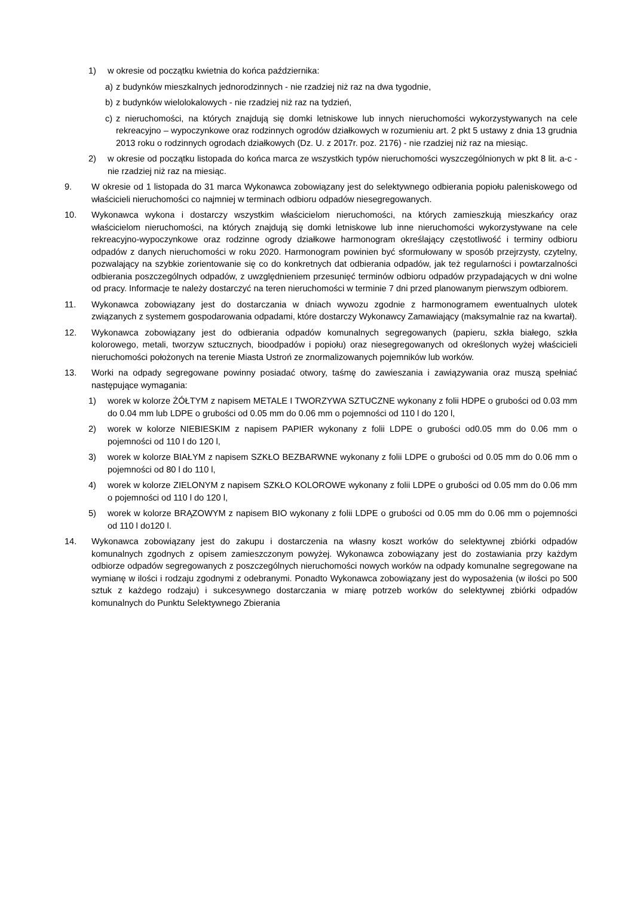1) w okresie od początku kwietnia do końca października:
a) z budynków mieszkalnych jednorodzinnych - nie rzadziej niż raz na dwa tygodnie,
b) z budynków wielolokalowych - nie rzadziej niż raz na tydzień,
c) z nieruchomości, na których znajdują się domki letniskowe lub innych nieruchomości wykorzystywanych na cele rekreacyjno – wypoczynkowe oraz rodzinnych ogrodów działkowych w rozumieniu art. 2 pkt 5 ustawy z dnia 13 grudnia 2013 roku o rodzinnych ogrodach działkowych (Dz. U. z 2017r. poz. 2176) - nie rzadziej niż raz na miesiąc.
2) w okresie od początku listopada do końca marca ze wszystkich typów nieruchomości wyszczególnionych w pkt 8 lit. a-c - nie rzadziej niż raz na miesiąc.
9. W okresie od 1 listopada do 31 marca Wykonawca zobowiązany jest do selektywnego odbierania popiołu paleniskowego od właścicieli nieruchomości co najmniej w terminach odbioru odpadów niesegregowanych.
10. Wykonawca wykona i dostarczy wszystkim właścicielom nieruchomości, na których zamieszkują mieszkańcy oraz właścicielom nieruchomości, na których znajdują się domki letniskowe lub inne nieruchomości wykorzystywane na cele rekreacyjno-wypoczynkowe oraz rodzinne ogrody działkowe harmonogram określający częstotliwość i terminy odbioru odpadów z danych nieruchomości w roku 2020. Harmonogram powinien być sformułowany w sposób przejrzysty, czytelny, pozwalający na szybkie zorientowanie się co do konkretnych dat odbierania odpadów, jak też regularności i powtarzalności odbierania poszczególnych odpadów, z uwzględnieniem przesunięć terminów odbioru odpadów przypadających w dni wolne od pracy. Informacje te należy dostarczyć na teren nieruchomości w terminie 7 dni przed planowanym pierwszym odbiorem.
11. Wykonawca zobowiązany jest do dostarczania w dniach wywozu zgodnie z harmonogramem ewentualnych ulotek związanych z systemem gospodarowania odpadami, które dostarczy Wykonawcy Zamawiający (maksymalnie raz na kwartał).
12. Wykonawca zobowiązany jest do odbierania odpadów komunalnych segregowanych (papieru, szkła białego, szkła kolorowego, metali, tworzyw sztucznych, bioodpadów i popiołu) oraz niesegregowanych od określonych wyżej właścicieli nieruchomości położonych na terenie Miasta Ustroń ze znormalizowanych pojemników lub worków.
13. Worki na odpady segregowane powinny posiadać otwory, taśmę do zawieszania i zawiązywania oraz muszą spełniać następujące wymagania:
1) worek w kolorze ŻÓŁTYM z napisem METALE I TWORZYWA SZTUCZNE wykonany z folii HDPE o grubości od 0.03 mm do 0.04 mm lub LDPE o grubości od 0.05 mm do 0.06 mm o pojemności od 110 l do 120 l,
2) worek w kolorze NIEBIESKIM z napisem PAPIER wykonany z folii LDPE o grubości od0.05 mm do 0.06 mm o pojemności od 110 l do 120 l,
3) worek w kolorze BIAŁYM z napisem SZKŁO BEZBARWNE wykonany z folii LDPE o grubości od 0.05 mm do 0.06 mm o pojemności od 80 l do 110 l,
4) worek w kolorze ZIELONYM z napisem SZKŁO KOLOROWE wykonany z folii LDPE o grubości od 0.05 mm do 0.06 mm o pojemności od 110 l do 120 l,
5) worek w kolorze BRĄZOWYM z napisem BIO wykonany z folii LDPE o grubości od 0.05 mm do 0.06 mm o pojemności od 110 l do120 l.
14. Wykonawca zobowiązany jest do zakupu i dostarczenia na własny koszt worków do selektywnej zbiórki odpadów komunalnych zgodnych z opisem zamieszczonym powyżej. Wykonawca zobowiązany jest do zostawiania przy każdym odbiorze odpadów segregowanych z poszczególnych nieruchomości nowych worków na odpady komunalne segregowane na wymianę w ilości i rodzaju zgodnymi z odebranymi. Ponadto Wykonawca zobowiązany jest do wyposażenia (w ilości po 500 sztuk z każdego rodzaju) i sukcesywnego dostarczania w miarę potrzeb worków do selektywnej zbiórki odpadów komunalnych do Punktu Selektywnego Zbierania